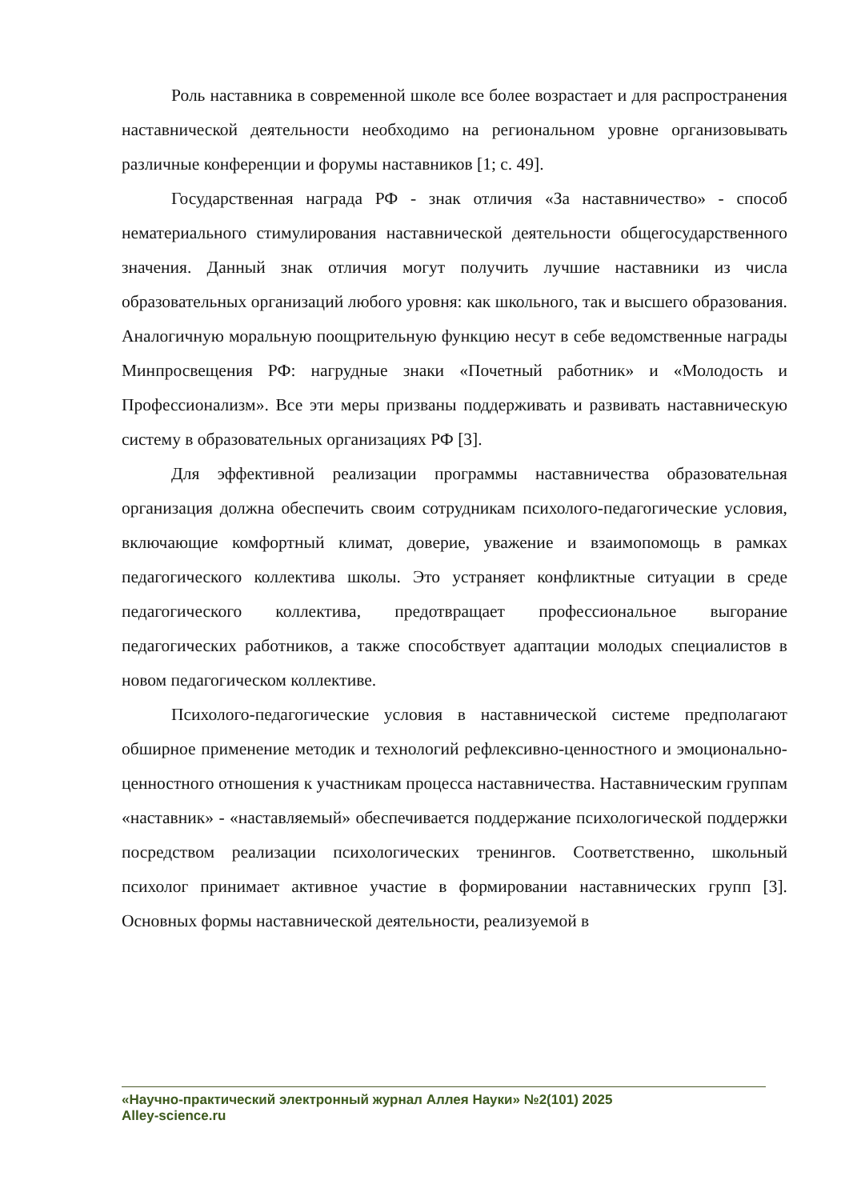Роль наставника в современной школе все более возрастает и для распространения наставнической деятельности необходимо на региональном уровне организовывать различные конференции и форумы наставников [1; с. 49].
Государственная награда РФ - знак отличия «За наставничество» - способ нематериального стимулирования наставнической деятельности общегосударственного значения. Данный знак отличия могут получить лучшие наставники из числа образовательных организаций любого уровня: как школьного, так и высшего образования. Аналогичную моральную поощрительную функцию несут в себе ведомственные награды Минпросвещения РФ: нагрудные знаки «Почетный работник» и «Молодость и Профессионализм». Все эти меры призваны поддерживать и развивать наставническую систему в образовательных организациях РФ [3].
Для эффективной реализации программы наставничества образовательная организация должна обеспечить своим сотрудникам психолого-педагогические условия, включающие комфортный климат, доверие, уважение и взаимопомощь в рамках педагогического коллектива школы. Это устраняет конфликтные ситуации в среде педагогического коллектива, предотвращает профессиональное выгорание педагогических работников, а также способствует адаптации молодых специалистов в новом педагогическом коллективе.
Психолого-педагогические условия в наставнической системе предполагают обширное применение методик и технологий рефлексивно-ценностного и эмоционально-ценностного отношения к участникам процесса наставничества. Наставническим группам «наставник» - «наставляемый» обеспечивается поддержание психологической поддержки посредством реализации психологических тренингов. Соответственно, школьный психолог принимает активное участие в формировании наставнических групп [3]. Основных формы наставнической деятельности, реализуемой в
«Научно-практический электронный журнал Аллея Науки» №2(101) 2025
Alley-science.ru